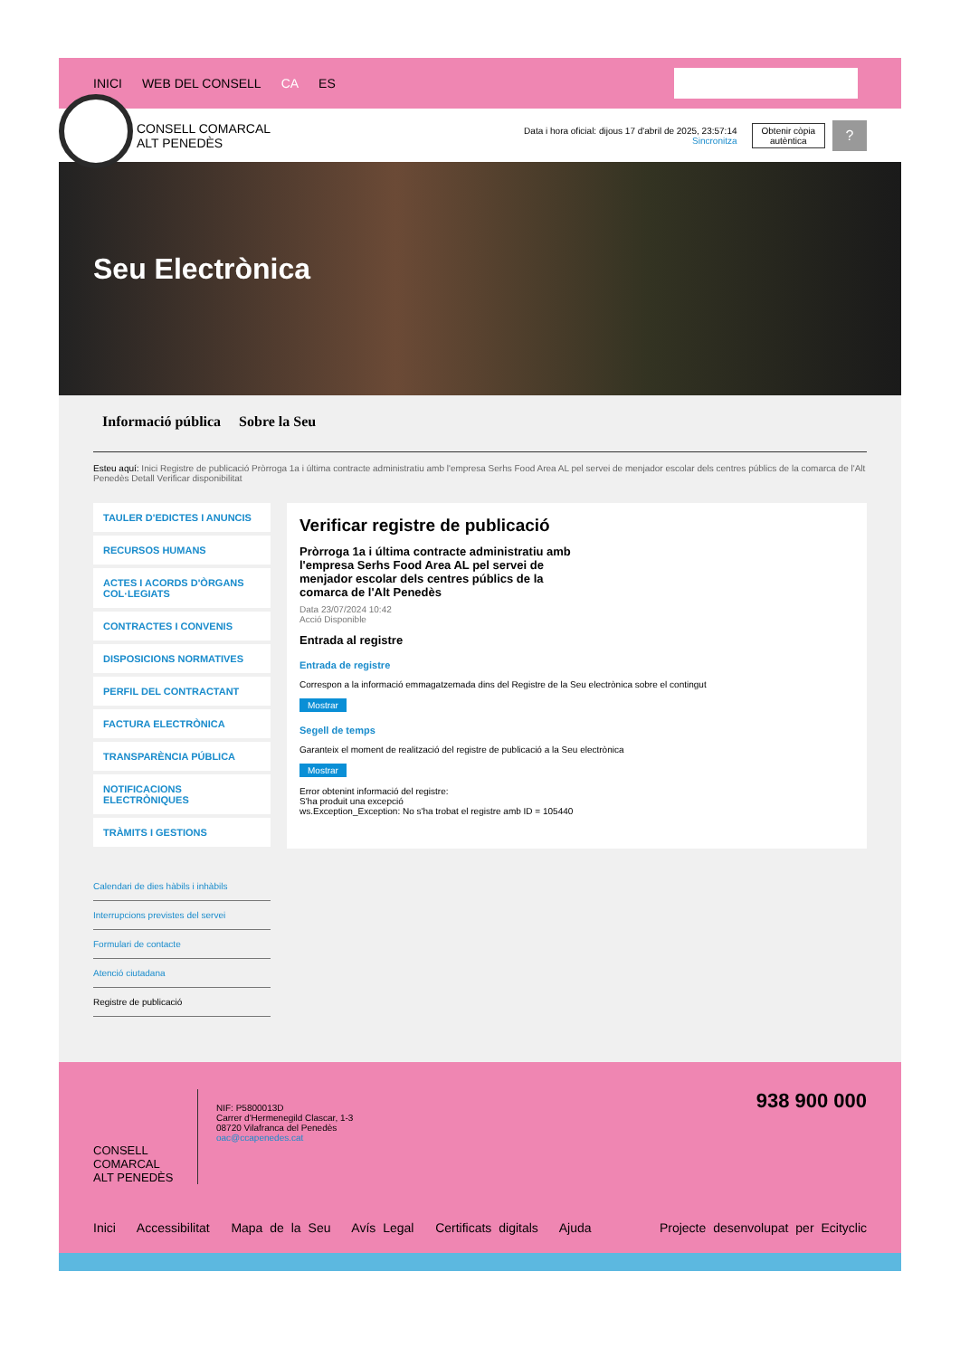INICI WEB DEL CONSELL CA ES
CONSELL COMARCAL
ALT PENEDÈS
Data i hora oficial: dijous 17 d'abril de 2025, 23:57:14
Sincronitza
Obtenir còpia
autèntica
?
Seu Electrònica
Informació pública Sobre la Seu
Esteu aquí: Inici Registre de publicació Pròrroga 1a i última contracte administratiu amb l'empresa Serhs Food Area AL pel servei de menjador escolar dels centres públics de la comarca de l'Alt Penedès Detall Verificar disponibilitat
TAULER D'EDICTES I ANUNCIS
RECURSOS HUMANS
ACTES I ACORDS D'ÒRGANS COL·LEGIATS
CONTRACTES I CONVENIS
DISPOSICIONS NORMATIVES
PERFIL DEL CONTRACTANT
FACTURA ELECTRÒNICA
TRANSPARÈNCIA PÚBLICA
NOTIFICACIONS ELECTRÒNIQUES
TRÀMITS I GESTIONS
Calendari de dies hàbils i inhàbils
Interrupcions previstes del servei
Formulari de contacte
Atenció ciutadana
Registre de publicació
Verificar registre de publicació
Pròrroga 1a i última contracte administratiu amb l'empresa Serhs Food Area AL pel servei de menjador escolar dels centres públics de la comarca de l'Alt Penedès
Data 23/07/2024 10:42
Acció Disponible
Entrada al registre
Entrada de registre
Correspon a la informació emmagatzemada dins del Registre de la Seu electrònica sobre el contingut
Mostrar
Segell de temps
Garanteix el moment de realització del registre de publicació a la Seu electrònica
Mostrar
Error obtenint informació del registre:
S'ha produit una excepció
ws.Exception_Exception: No s'ha trobat el registre amb ID = 105440
CONSELL COMARCAL
ALT PENEDÈS
NIF: P5800013D
Carrer d'Hermenegild Clascar, 1-3
08720 Vilafranca del Penedès
oac@ccapenedes.cat
938 900 000
Inici Accessibilitat Mapa de la Seu Avís Legal Certificats digitals Ajuda Projecte desenvolupat per Ecityclic